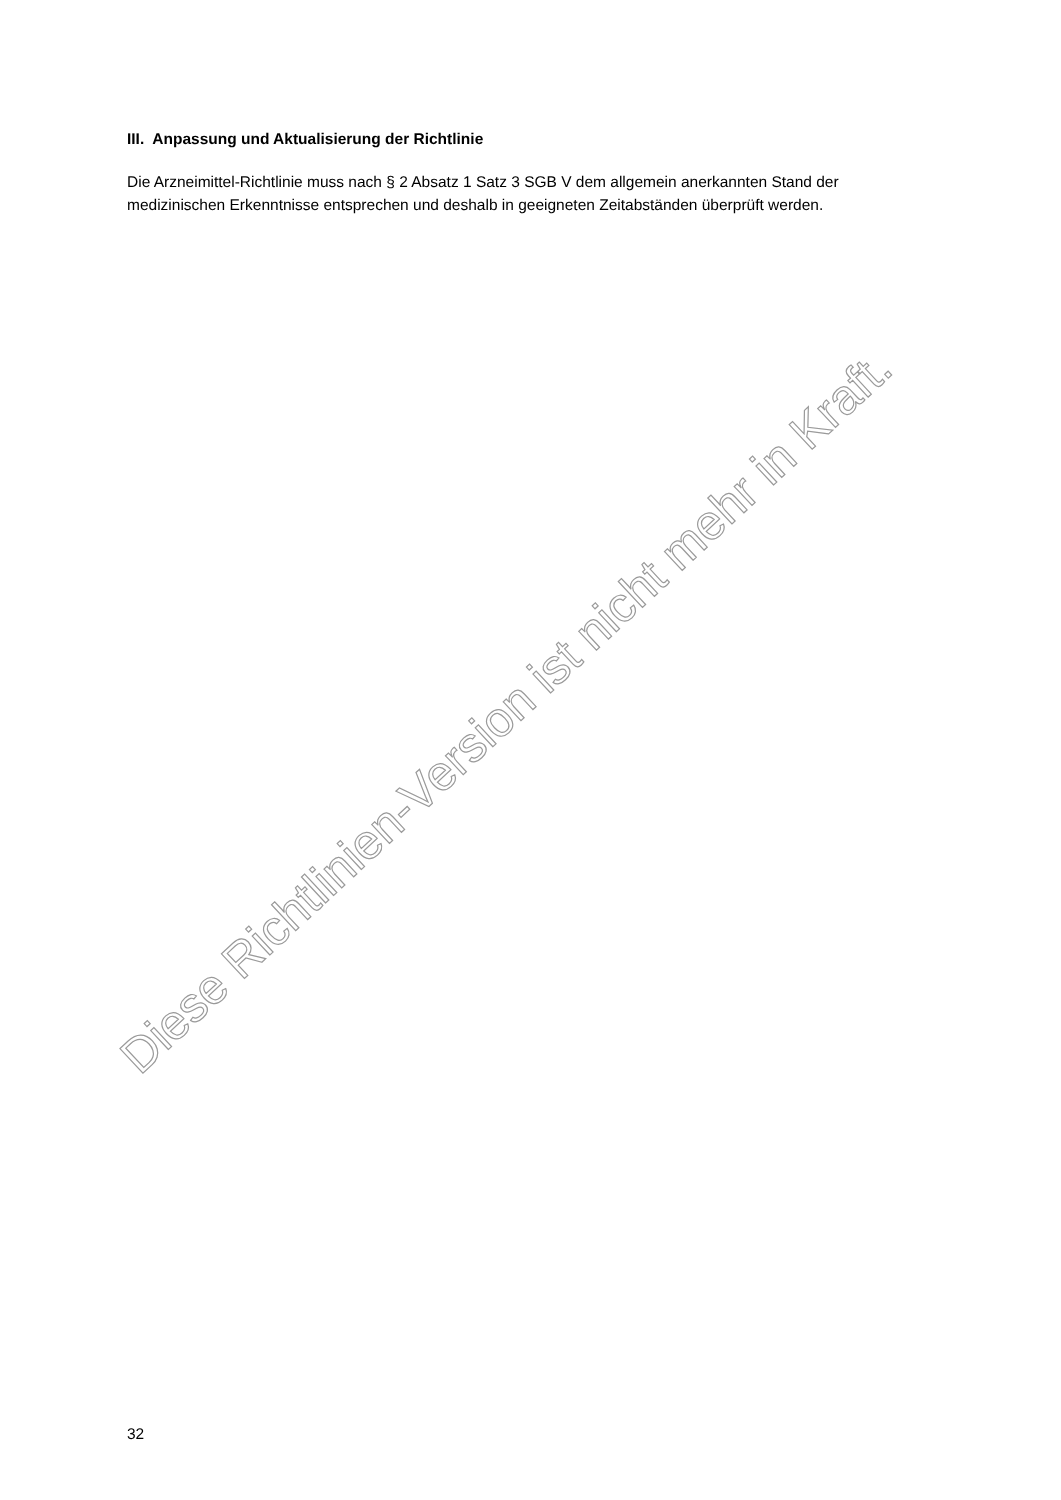III. Anpassung und Aktualisierung der Richtlinie
Die Arzneimittel-Richtlinie muss nach § 2 Absatz 1 Satz 3 SGB V dem allgemein anerkannten Stand der medizinischen Erkenntnisse entsprechen und deshalb in geeigneten Zeitabständen überprüft werden.
Diese Richtlinien-Version ist nicht mehr in Kraft.
32